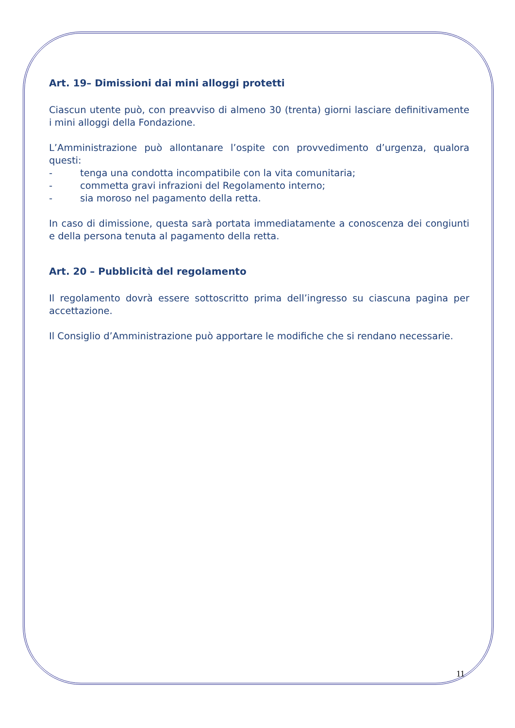Art. 19– Dimissioni dai mini alloggi protetti
Ciascun utente può, con preavviso di almeno 30 (trenta) giorni lasciare definitivamente i mini alloggi della Fondazione.
L’Amministrazione può allontanare l’ospite con provvedimento d’urgenza, qualora questi:
- tenga una condotta incompatibile con la vita comunitaria;
- commetta gravi infrazioni del Regolamento interno;
- sia moroso nel pagamento della retta.
In caso di dimissione, questa sarà portata immediatamente a conoscenza dei congiunti e della persona tenuta al pagamento della retta.
Art. 20 – Pubblicità del regolamento
Il regolamento dovrà essere sottoscritto prima dell’ingresso su ciascuna pagina per accettazione.
Il Consiglio d’Amministrazione può apportare le modifiche che si rendano necessarie.
11